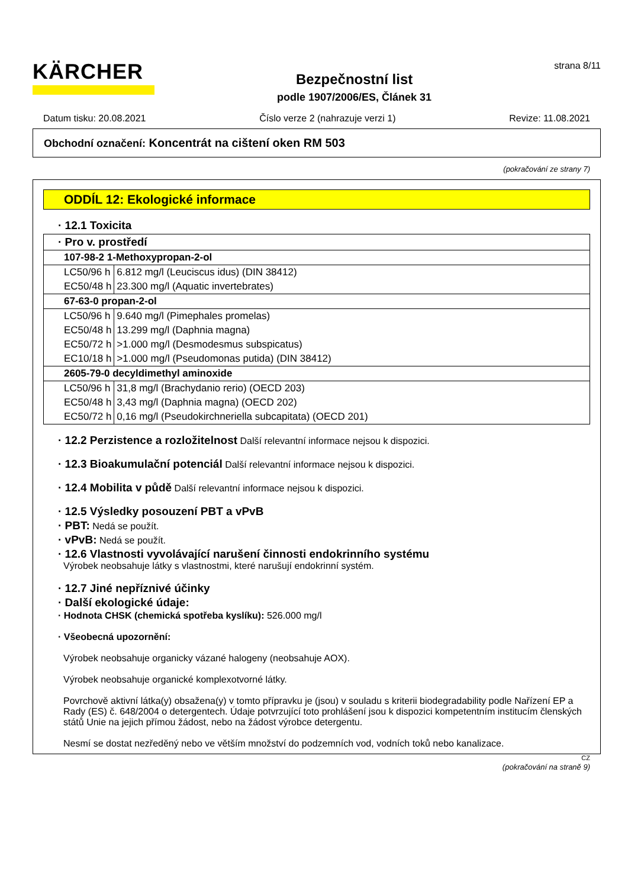KÄRCHER
Bezpečnostní list
podle 1907/2006/ES, Článek 31
strana 8/11
Datum tisku: 20.08.2021 Číslo verze 2 (nahrazuje verzi 1) Revize: 11.08.2021
Obchodní označení: Koncentrát na cištení oken RM 503
(pokračování ze strany 7)
ODDÍL 12: Ekologické informace
· 12.1 Toxicita
| · Pro v. prostředí | |
| 107-98-2 1-Methoxypropan-2-ol | |
| LC50/96 h | 6.812 mg/l (Leuciscus idus) (DIN 38412) |
| EC50/48 h | 23.300 mg/l (Aquatic invertebrates) |
| 67-63-0 propan-2-ol | |
| LC50/96 h | 9.640 mg/l (Pimephales promelas) |
| EC50/48 h | 13.299 mg/l (Daphnia magna) |
| EC50/72 h | >1.000 mg/l (Desmodesmus subspicatus) |
| EC10/18 h | >1.000 mg/l (Pseudomonas putida) (DIN 38412) |
| 2605-79-0 decyldimethyl aminoxide | |
| LC50/96 h | 31,8 mg/l (Brachydanio rerio) (OECD 203) |
| EC50/48 h | 3,43 mg/l (Daphnia magna) (OECD 202) |
| EC50/72 h | 0,16 mg/l (Pseudokirchneriella subcapitata) (OECD 201) |
· 12.2 Perzistence a rozložitelnost Další relevantní informace nejsou k dispozici.
· 12.3 Bioakumulační potenciál Další relevantní informace nejsou k dispozici.
· 12.4 Mobilita v půdě Další relevantní informace nejsou k dispozici.
· 12.5 Výsledky posouzení PBT a vPvB
· PBT: Nedá se použít.
· vPvB: Nedá se použít.
· 12.6 Vlastnosti vyvolávající narušení činnosti endokrinního systému
Výrobek neobsahuje látky s vlastnostmi, které narušují endokrinní systém.
· 12.7 Jiné nepříznivé účinky
· Další ekologické údaje:
· Hodnota CHSK (chemická spotřeba kyslíku): 526.000 mg/l
· Všeobecná upozornění:
Výrobek neobsahuje organicky vázané halogeny (neobsahuje AOX).
Výrobek neobsahuje organické komplexotvorné látky.
Povrchově aktivní látka(y) obsažena(y) v tomto přípravku je (jsou) v souladu s kriterii biodegradability podle Nařízení EP a Rady (ES) č. 648/2004 o detergentech. Údaje potvrzující toto prohlášení jsou k dispozici kompetentním institucím členských států Unie na jejich přímou žádost, nebo na žádost výrobce detergentu.
Nesmí se dostat nezředěný nebo ve větším množství do podzemních vod, vodních toků nebo kanalizace.
CZ
(pokračování na straně 9)